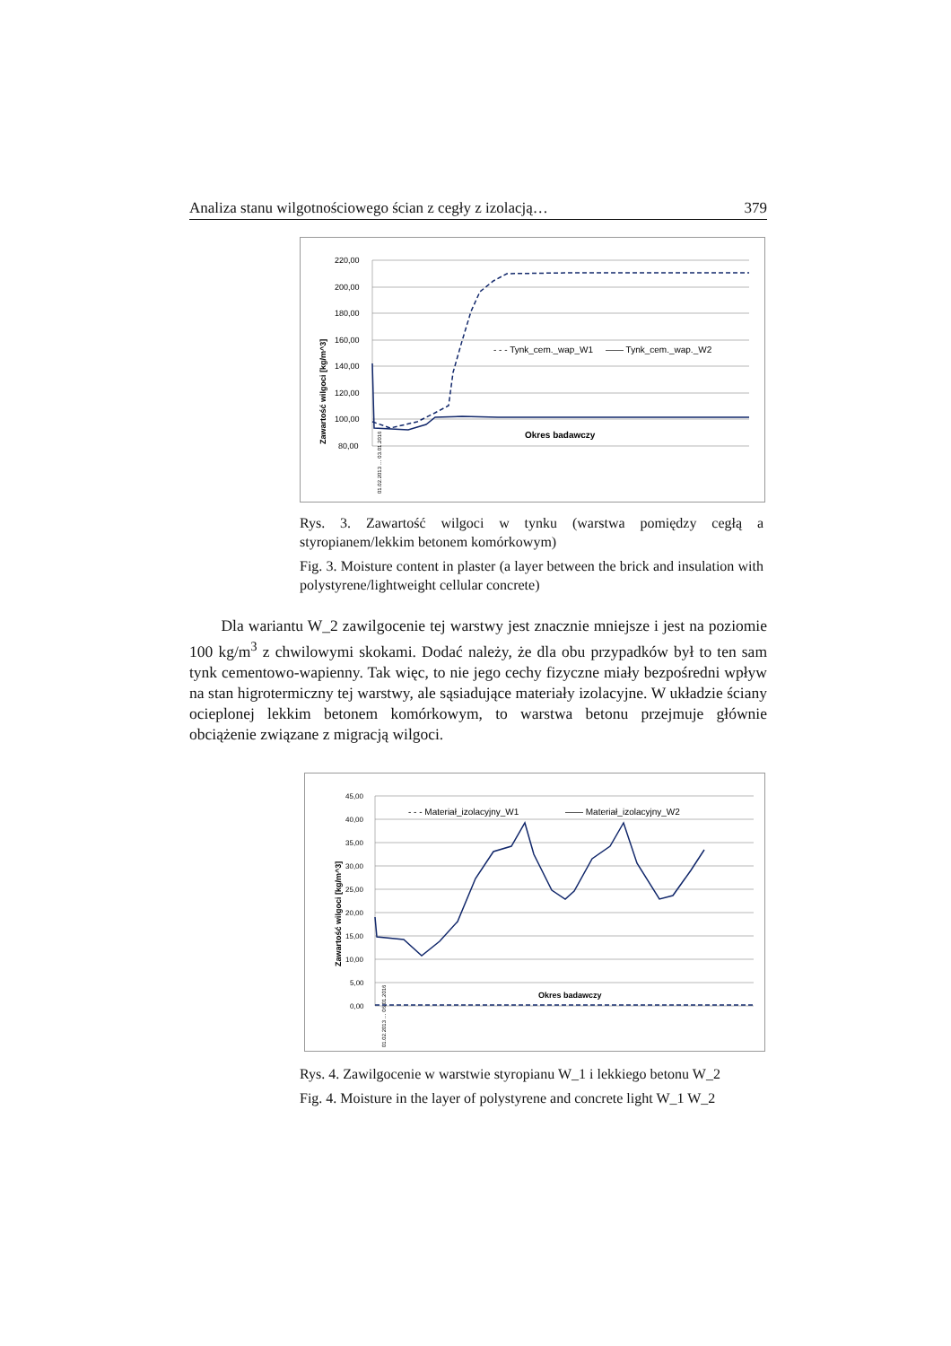Analiza stanu wilgotnościowego ścian z cegły z izolacją… 379
Zawartość wilgoci [kg/m^3]
220,00
200,00
180,00
160,00
140,00
120,00
100,00
80,00
- - - Tynk_cem._wap_W1
—— Tynk_cem._wap._W2
Okres badawczy
01.02.2013 … 03.01.2016
Rys. 3. Zawartość wilgoci w tynku (warstwa pomiędzy cegłą a styropianem/lekkim betonem komórkowym)
Fig. 3. Moisture content in plaster (a layer between the brick and insulation with polystyrene/lightweight cellular concrete)
Dla wariantu W_2 zawilgocenie tej warstwy jest znacznie mniejsze i jest na poziomie 100 kg/m<sup>3</sup> z chwilowymi skokami. Dodać należy, że dla obu przypadków był to ten sam tynk cementowo-wapienny. Tak więc, to nie jego cechy fizyczne miały bezpośredni wpływ na stan higrotermiczny tej warstwy, ale sąsiadujące materiały izolacyjne. W układzie ściany ocieplonej lekkim betonem komórkowym, to warstwa betonu przejmuje głównie obciążenie związane z migracją wilgoci.
Zawartość wilgoci [kg/m^3]
45,00
40,00
35,00
30,00
25,00
20,00
15,00
10,00
5,00
0,00
- - - Materiał_izolacyjny_W1
—— Materiał_izolacyjny_W2
Okres badawczy
01.02.2013 … 06.01.2016
Rys. 4. Zawilgocenie w warstwie styropianu W_1 i lekkiego betonu W_2
Fig. 4. Moisture in the layer of polystyrene and concrete light W_1 W_2